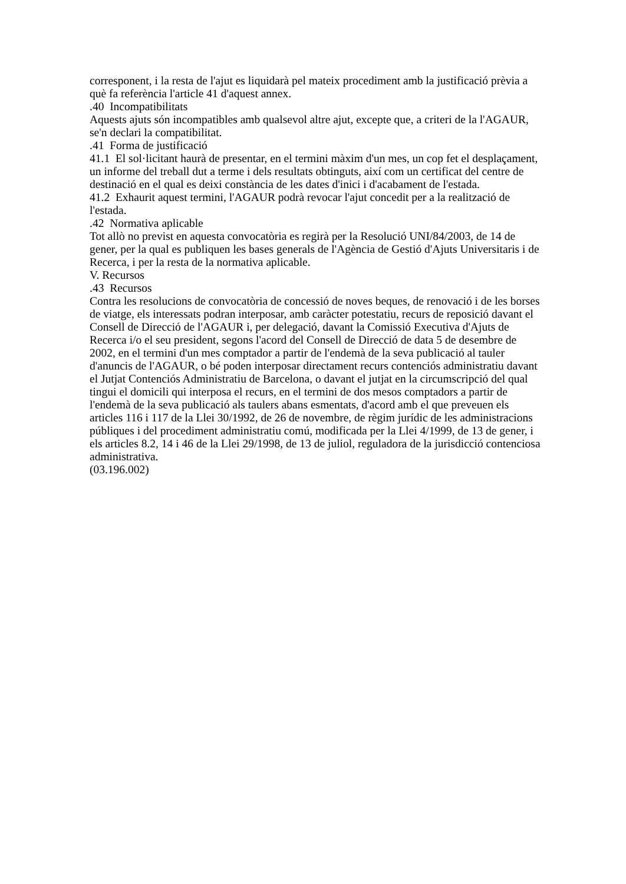corresponent, i la resta de l'ajut es liquidarà pel mateix procediment amb la justificació prèvia a què fa referència l'article 41 d'aquest annex.
.40 Incompatibilitats
Aquests ajuts són incompatibles amb qualsevol altre ajut, excepte que, a criteri de la l'AGAUR, se'n declari la compatibilitat.
.41 Forma de justificació
41.1 El sol·licitant haurà de presentar, en el termini màxim d'un mes, un cop fet el desplaçament, un informe del treball dut a terme i dels resultats obtinguts, així com un certificat del centre de destinació en el qual es deixi constància de les dates d'inici i d'acabament de l'estada.
41.2 Exhaurit aquest termini, l'AGAUR podrà revocar l'ajut concedit per a la realització de l'estada.
.42 Normativa aplicable
Tot allò no previst en aquesta convocatòria es regirà per la Resolució UNI/84/2003, de 14 de gener, per la qual es publiquen les bases generals de l'Agència de Gestió d'Ajuts Universitaris i de Recerca, i per la resta de la normativa aplicable.
V. Recursos
.43 Recursos
Contra les resolucions de convocatòria de concessió de noves beques, de renovació i de les borses de viatge, els interessats podran interposar, amb caràcter potestatiu, recurs de reposició davant el Consell de Direcció de l'AGAUR i, per delegació, davant la Comissió Executiva d'Ajuts de Recerca i/o el seu president, segons l'acord del Consell de Direcció de data 5 de desembre de 2002, en el termini d'un mes comptador a partir de l'endemà de la seva publicació al tauler d'anuncis de l'AGAUR, o bé poden interposar directament recurs contenciós administratiu davant el Jutjat Contenciós Administratiu de Barcelona, o davant el jutjat en la circumscripció del qual tingui el domicili qui interposa el recurs, en el termini de dos mesos comptadors a partir de l'endemà de la seva publicació als taulers abans esmentats, d'acord amb el que preveuen els articles 116 i 117 de la Llei 30/1992, de 26 de novembre, de règim jurídic de les administracions públiques i del procediment administratiu comú, modificada per la Llei 4/1999, de 13 de gener, i els articles 8.2, 14 i 46 de la Llei 29/1998, de 13 de juliol, reguladora de la jurisdicció contenciosa administrativa.
(03.196.002)